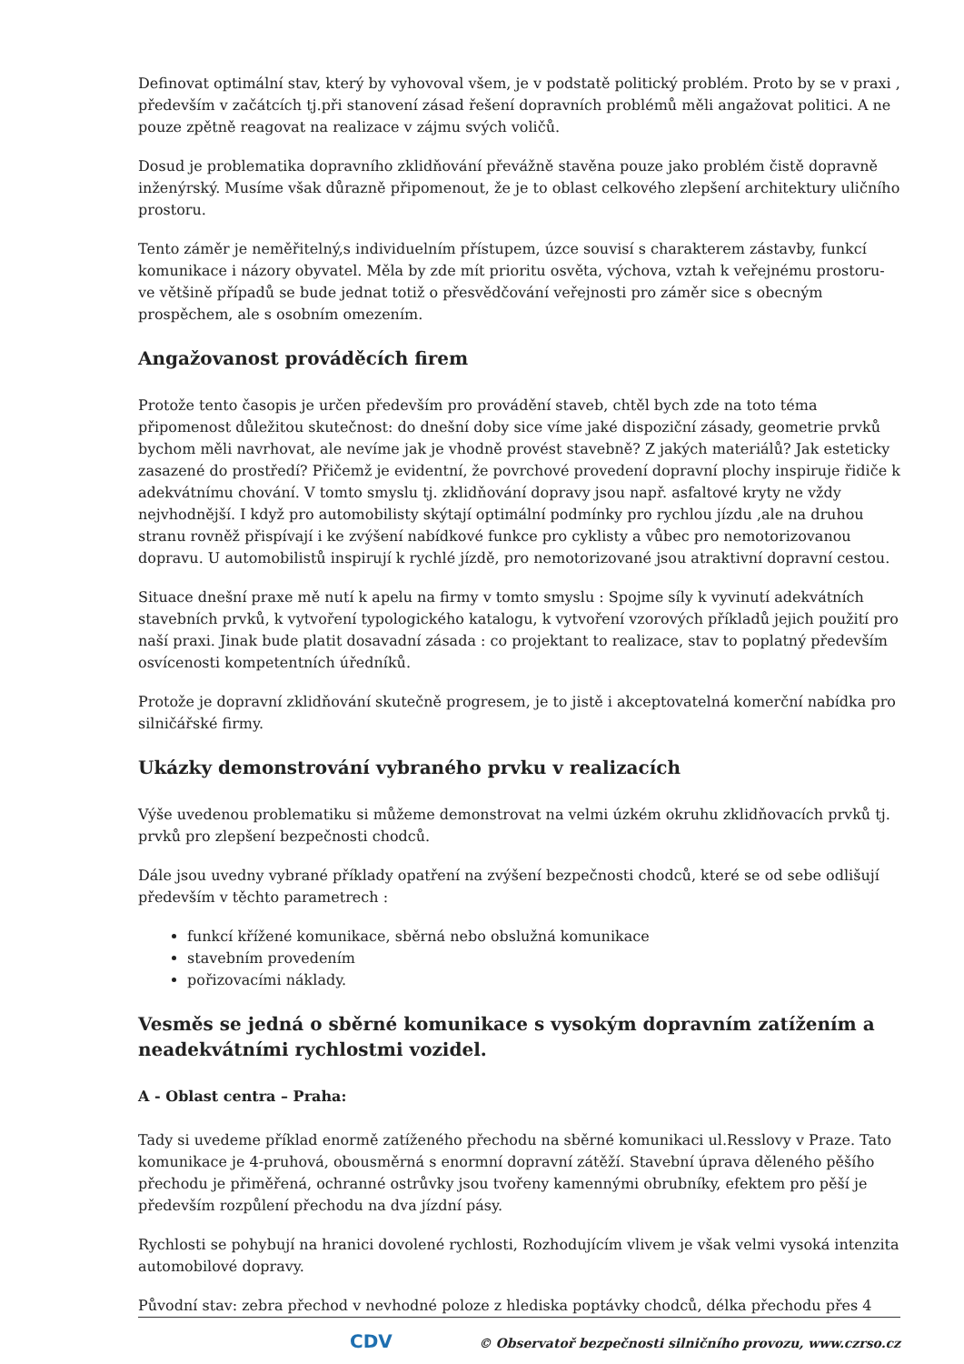Definovat optimální stav, který by vyhovoval všem, je v podstatě politický problém. Proto by se v praxi , především v začátcích tj.při stanovení zásad řešení dopravních problémů měli angažovat politici. A ne pouze zpětně reagovat na realizace v zájmu svých voličů.
Dosud je problematika dopravního zklidňování převážně stavěna pouze jako problém čistě dopravně inženýrský. Musíme však důrazně připomenout, že je to oblast celkového zlepšení architektury uličního prostoru.
Tento záměr je neměřitelný,s individuelním přístupem, úzce souvisí s charakterem zástavby, funkcí komunikace i názory obyvatel. Měla by zde mít prioritu osvěta, výchova, vztah k veřejnému prostoru- ve většině případů se bude jednat totiž o přesvědčování veřejnosti pro záměr sice s obecným prospěchem, ale s osobním omezením.
Angažovanost prováděcích firem
Protože tento časopis je určen především pro provádění staveb, chtěl bych zde na toto téma připomenost důležitou skutečnost: do dnešní doby sice víme jaké dispoziční zásady, geometrie prvků bychom měli navrhovat, ale nevíme jak je vhodně provést stavebně? Z jakých materiálů? Jak esteticky zasazené do prostředí? Přičemž je evidentní, že povrchové provedení dopravní plochy inspiruje řidiče k adekvátnímu chování. V tomto smyslu tj. zklidňování dopravy jsou např. asfaltové kryty ne vždy nejvhodnější. I když pro automobilisty skýtají optimální podmínky pro rychlou jízdu ,ale na druhou stranu rovněž přispívají i ke zvýšení nabídkové funkce pro cyklisty a vůbec pro nemotorizovanou dopravu. U automobilistů inspirují k rychlé jízdě, pro nemotorizované jsou atraktivní dopravní cestou.
Situace dnešní praxe mě nutí k apelu na firmy v tomto smyslu : Spojme síly k vyvinutí adekvátních stavebních prvků, k vytvoření typologického katalogu, k vytvoření vzorových příkladů jejich použití pro naší praxi. Jinak bude platit dosavadní zásada : co projektant to realizace, stav to poplatný především osvícenosti kompetentních úředníků.
Protože je dopravní zklidňování skutečně progresem, je to jistě i akceptovatelná komerční nabídka pro silničářské firmy.
Ukázky demonstrování vybraného prvku v realizacích
Výše uvedenou problematiku si můžeme demonstrovat na velmi úzkém okruhu zklidňovacích prvků tj. prvků pro zlepšení bezpečnosti chodců.
Dále jsou uvedny vybrané příklady opatření na zvýšení bezpečnosti chodců, které se od sebe odlišují především v těchto parametrech :
funkcí křížené komunikace, sběrná nebo obslužná komunikace
stavebním provedením
pořizovacími náklady.
Vesměs se jedná o sběrné komunikace s vysokým dopravním zatížením a neadekvátními rychlostmi vozidel.
A - Oblast centra – Praha:
Tady si uvedeme příklad enormě zatíženého přechodu na sběrné komunikaci ul.Resslovy v Praze. Tato komunikace je 4-pruhová, obousměrná s enormní dopravní zátěží. Stavební úprava děleného pěšího přechodu je přiměřená, ochranné ostrůvky jsou tvořeny kamennými obrubníky, efektem pro pěší je především rozpůlení přechodu na dva jízdní pásy.
Rychlosti se pohybují na hranici dovolené rychlosti, Rozhodujícím vlivem je však velmi vysoká intenzita automobilové dopravy.
Původní stav: zebra přechod v nevhodné poloze z hlediska poptávky chodců, délka přechodu přes 4
CDV © Observatoř bezpečnosti silničního provozu, www.czrso.cz